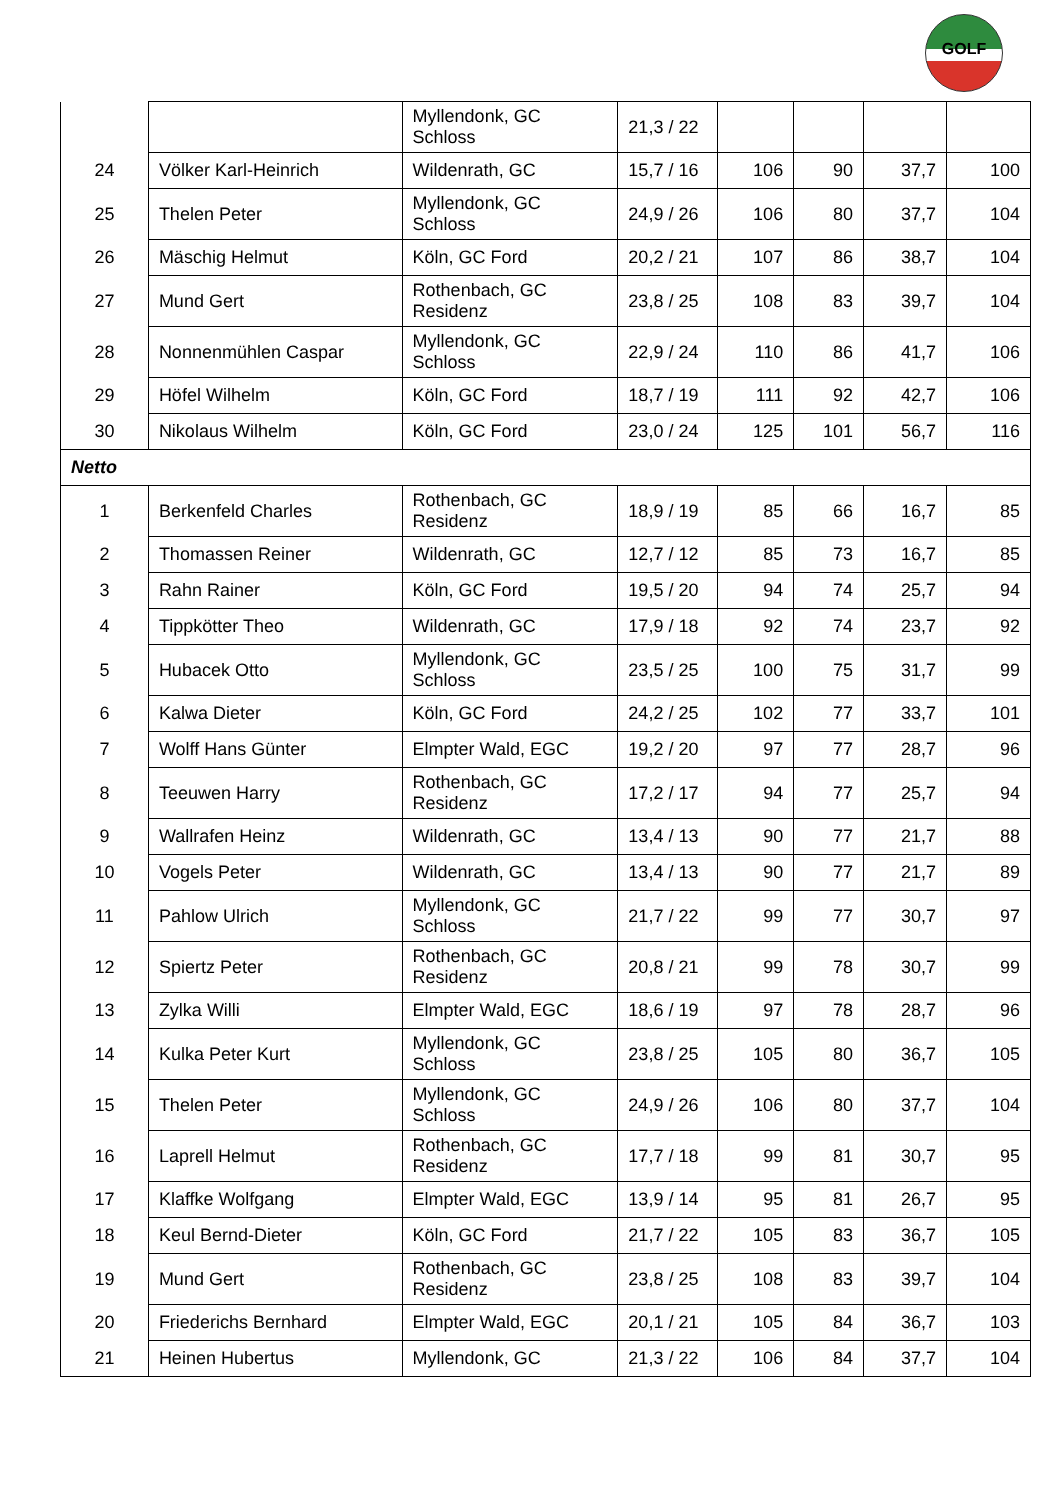GOLF
| | | Myllendonk, GC Schloss | 21,3 / 22 | | | | |
| 24 | Völker Karl-Heinrich | Wildenrath, GC | 15,7 / 16 | 106 | 90 | 37,7 | 100 |
| 25 | Thelen Peter | Myllendonk, GC Schloss | 24,9 / 26 | 106 | 80 | 37,7 | 104 |
| 26 | Mäschig Helmut | Köln, GC Ford | 20,2 / 21 | 107 | 86 | 38,7 | 104 |
| 27 | Mund Gert | Rothenbach, GC Residenz | 23,8 / 25 | 108 | 83 | 39,7 | 104 |
| 28 | Nonnenmühlen Caspar | Myllendonk, GC Schloss | 22,9 / 24 | 110 | 86 | 41,7 | 106 |
| 29 | Höfel Wilhelm | Köln, GC Ford | 18,7 / 19 | 111 | 92 | 42,7 | 106 |
| 30 | Nikolaus Wilhelm | Köln, GC Ford | 23,0 / 24 | 125 | 101 | 56,7 | 116 |
| Netto | | | | | | | |
| 1 | Berkenfeld Charles | Rothenbach, GC Residenz | 18,9 / 19 | 85 | 66 | 16,7 | 85 |
| 2 | Thomassen Reiner | Wildenrath, GC | 12,7 / 12 | 85 | 73 | 16,7 | 85 |
| 3 | Rahn Rainer | Köln, GC Ford | 19,5 / 20 | 94 | 74 | 25,7 | 94 |
| 4 | Tippkötter Theo | Wildenrath, GC | 17,9 / 18 | 92 | 74 | 23,7 | 92 |
| 5 | Hubacek Otto | Myllendonk, GC Schloss | 23,5 / 25 | 100 | 75 | 31,7 | 99 |
| 6 | Kalwa Dieter | Köln, GC Ford | 24,2 / 25 | 102 | 77 | 33,7 | 101 |
| 7 | Wolff Hans Günter | Elmpter Wald, EGC | 19,2 / 20 | 97 | 77 | 28,7 | 96 |
| 8 | Teeuwen Harry | Rothenbach, GC Residenz | 17,2 / 17 | 94 | 77 | 25,7 | 94 |
| 9 | Wallrafen Heinz | Wildenrath, GC | 13,4 / 13 | 90 | 77 | 21,7 | 88 |
| 10 | Vogels Peter | Wildenrath, GC | 13,4 / 13 | 90 | 77 | 21,7 | 89 |
| 11 | Pahlow Ulrich | Myllendonk, GC Schloss | 21,7 / 22 | 99 | 77 | 30,7 | 97 |
| 12 | Spiertz Peter | Rothenbach, GC Residenz | 20,8 / 21 | 99 | 78 | 30,7 | 99 |
| 13 | Zylka Willi | Elmpter Wald, EGC | 18,6 / 19 | 97 | 78 | 28,7 | 96 |
| 14 | Kulka Peter Kurt | Myllendonk, GC Schloss | 23,8 / 25 | 105 | 80 | 36,7 | 105 |
| 15 | Thelen Peter | Myllendonk, GC Schloss | 24,9 / 26 | 106 | 80 | 37,7 | 104 |
| 16 | Laprell Helmut | Rothenbach, GC Residenz | 17,7 / 18 | 99 | 81 | 30,7 | 95 |
| 17 | Klaffke Wolfgang | Elmpter Wald, EGC | 13,9 / 14 | 95 | 81 | 26,7 | 95 |
| 18 | Keul Bernd-Dieter | Köln, GC Ford | 21,7 / 22 | 105 | 83 | 36,7 | 105 |
| 19 | Mund Gert | Rothenbach, GC Residenz | 23,8 / 25 | 108 | 83 | 39,7 | 104 |
| 20 | Friederichs Bernhard | Elmpter Wald, EGC | 20,1 / 21 | 105 | 84 | 36,7 | 103 |
| 21 | Heinen Hubertus | Myllendonk, GC | 21,3 / 22 | 106 | 84 | 37,7 | 104 |